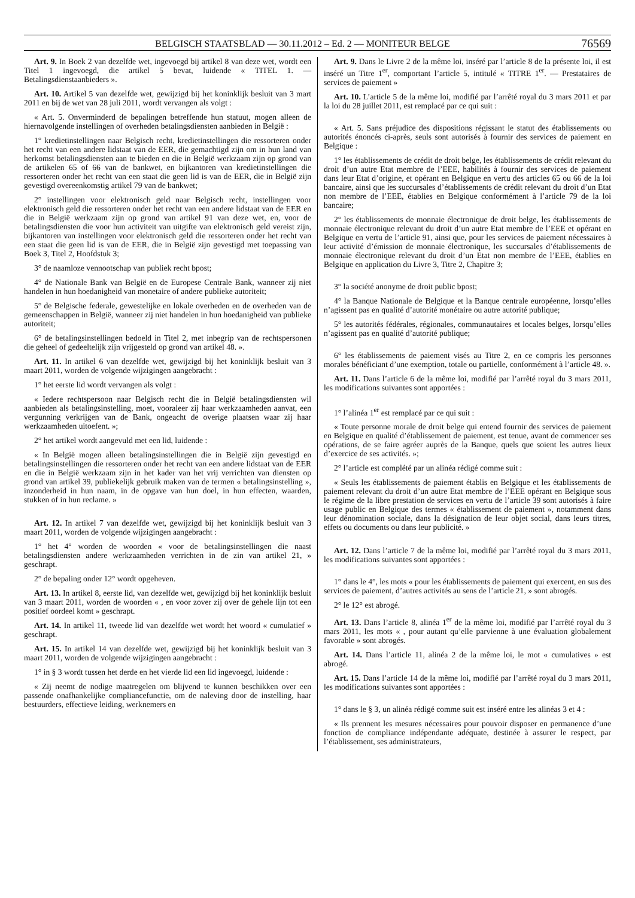BELGISCH STAATSBLAD — 30.11.2012 – Ed. 2 — MONITEUR BELGE 76569
Art. 9. In Boek 2 van dezelfde wet, ingevoegd bij artikel 8 van deze wet, wordt een Titel 1 ingevoegd, die artikel 5 bevat, luidende « TITEL 1. — Betalingsdienstaanbieders ».
Art. 10. Artikel 5 van dezelfde wet, gewijzigd bij het koninklijk besluit van 3 mart 2011 en bij de wet van 28 juli 2011, wordt vervangen als volgt :
« Art. 5. Onverminderd de bepalingen betreffende hun statuut, mogen alleen de hiernavolgende instellingen of overheden betalingsdiensten aanbieden in België :
1° kredietinstellingen naar Belgisch recht, kredietinstellingen die ressorteren onder het recht van een andere lidstaat van de EER, die gemachtigd zijn om in hun land van herkomst betalingsdiensten aan te bieden en die in België werkzaam zijn op grond van de artikelen 65 of 66 van de bankwet, en bijkantoren van kredietinstellingen die ressorteren onder het recht van een staat die geen lid is van de EER, die in België zijn gevestigd overeenkomstig artikel 79 van de bankwet;
2° instellingen voor elektronisch geld naar Belgisch recht, instellingen voor elektronisch geld die ressorteren onder het recht van een andere lidstaat van de EER en die in België werkzaam zijn op grond van artikel 91 van deze wet, en, voor de betalingsdiensten die voor hun activiteit van uitgifte van elektronisch geld vereist zijn, bijkantoren van instellingen voor elektronisch geld die ressorteren onder het recht van een staat die geen lid is van de EER, die in België zijn gevestigd met toepassing van Boek 3, Titel 2, Hoofdstuk 3;
3° de naamloze vennootschap van publiek recht bpost;
4° de Nationale Bank van België en de Europese Centrale Bank, wanneer zij niet handelen in hun hoedanigheid van monetaire of andere publieke autoriteit;
5° de Belgische federale, gewestelijke en lokale overheden en de overheden van de gemeenschappen in België, wanneer zij niet handelen in hun hoedanigheid van publieke autoriteit;
6° de betalingsinstellingen bedoeld in Titel 2, met inbegrip van de rechtspersonen die geheel of gedeeltelijk zijn vrijgesteld op grond van artikel 48. ».
Art. 11. In artikel 6 van dezelfde wet, gewijzigd bij het koninklijk besluit van 3 maart 2011, worden de volgende wijzigingen aangebracht :
1° het eerste lid wordt vervangen als volgt :
« Iedere rechtspersoon naar Belgisch recht die in België betalingsdiensten wil aanbieden als betalingsinstelling, moet, vooraleer zij haar werkzaamheden aanvat, een vergunning verkrijgen van de Bank, ongeacht de overige plaatsen waar zij haar werkzaamheden uitoefent. »;
2° het artikel wordt aangevuld met een lid, luidende :
« In België mogen alleen betalingsinstellingen die in België zijn gevestigd en betalingsinstellingen die ressorteren onder het recht van een andere lidstaat van de EER en die in België werkzaam zijn in het kader van het vrij verrichten van diensten op grond van artikel 39, publiekelijk gebruik maken van de termen « betalingsinstelling », inzonderheid in hun naam, in de opgave van hun doel, in hun effecten, waarden, stukken of in hun reclame. »
Art. 12. In artikel 7 van dezelfde wet, gewijzigd bij het koninklijk besluit van 3 maart 2011, worden de volgende wijzigingen aangebracht :
1° het 4° worden de woorden « voor de betalingsinstellingen die naast betalingsdiensten andere werkzaamheden verrichten in de zin van artikel 21, » geschrapt.
2° de bepaling onder 12° wordt opgeheven.
Art. 13. In artikel 8, eerste lid, van dezelfde wet, gewijzigd bij het koninklijk besluit van 3 maart 2011, worden de woorden « , en voor zover zij over de gehele lijn tot een positief oordeel komt » geschrapt.
Art. 14. In artikel 11, tweede lid van dezelfde wet wordt het woord « cumulatief » geschrapt.
Art. 15. In artikel 14 van dezelfde wet, gewijzigd bij het koninklijk besluit van 3 maart 2011, worden de volgende wijzigingen aangebracht :
1° in § 3 wordt tussen het derde en het vierde lid een lid ingevoegd, luidende :
« Zij neemt de nodige maatregelen om blijvend te kunnen beschikken over een passende onafhankelijke compliancefunctie, om de naleving door de instelling, haar bestuurders, effectieve leiding, werknemers en
Art. 9. Dans le Livre 2 de la même loi, inséré par l’article 8 de la présente loi, il est inséré un Titre 1<sup>er</sup>, comportant l’article 5, intitulé « TITRE 1<sup>er</sup>. — Prestataires de services de paiement »
Art. 10. L’article 5 de la même loi, modifié par l’arrêté royal du 3 mars 2011 et par la loi du 28 juillet 2011, est remplacé par ce qui suit :
« Art. 5. Sans préjudice des dispositions régissant le statut des établissements ou autorités énoncés ci-après, seuls sont autorisés à fournir des services de paiement en Belgique :
1° les établissements de crédit de droit belge, les établissements de crédit relevant du droit d’un autre Etat membre de l’EEE, habilités à fournir des services de paiement dans leur Etat d’origine, et opérant en Belgique en vertu des articles 65 ou 66 de la loi bancaire, ainsi que les succursales d’établissements de crédit relevant du droit d’un Etat non membre de l’EEE, établies en Belgique conformément à l’article 79 de la loi bancaire;
2° les établissements de monnaie électronique de droit belge, les établissements de monnaie électronique relevant du droit d’un autre Etat membre de l’EEE et opérant en Belgique en vertu de l’article 91, ainsi que, pour les services de paiement nécessaires à leur activité d’émission de monnaie électronique, les succursales d’établissements de monnaie électronique relevant du droit d’un Etat non membre de l’EEE, établies en Belgique en application du Livre 3, Titre 2, Chapitre 3;
3° la société anonyme de droit public bpost;
4° la Banque Nationale de Belgique et la Banque centrale européenne, lorsqu’elles n’agissent pas en qualité d’autorité monétaire ou autre autorité publique;
5° les autorités fédérales, régionales, communautaires et locales belges, lorsqu’elles n’agissent pas en qualité d’autorité publique;
6° les établissements de paiement visés au Titre 2, en ce compris les personnes morales bénéficiant d’une exemption, totale ou partielle, conformément à l’article 48. ».
Art. 11. Dans l’article 6 de la même loi, modifié par l’arrêté royal du 3 mars 2011, les modifications suivantes sont apportées :
1° l’alinéa 1<sup>er</sup> est remplacé par ce qui suit :
« Toute personne morale de droit belge qui entend fournir des services de paiement en Belgique en qualité d’établissement de paiement, est tenue, avant de commencer ses opérations, de se faire agréer auprès de la Banque, quels que soient les autres lieux d’exercice de ses activités. »;
2° l’article est complété par un alinéa rédigé comme suit :
« Seuls les établissements de paiement établis en Belgique et les établissements de paiement relevant du droit d’un autre Etat membre de l’EEE opérant en Belgique sous le régime de la libre prestation de services en vertu de l’article 39 sont autorisés à faire usage public en Belgique des termes « établissement de paiement », notamment dans leur dénomination sociale, dans la désignation de leur objet social, dans leurs titres, effets ou documents ou dans leur publicité. »
Art. 12. Dans l’article 7 de la même loi, modifié par l’arrêté royal du 3 mars 2011, les modifications suivantes sont apportées :
1° dans le 4°, les mots « pour les établissements de paiement qui exercent, en sus des services de paiement, d’autres activités au sens de l’article 21, » sont abrogés.
2° le 12° est abrogé.
Art. 13. Dans l’article 8, alinéa 1<sup>er</sup> de la même loi, modifié par l’arrêté royal du 3 mars 2011, les mots « , pour autant qu’elle parvienne à une évaluation globalement favorable » sont abrogés.
Art. 14. Dans l’article 11, alinéa 2 de la même loi, le mot « cumulatives » est abrogé.
Art. 15. Dans l’article 14 de la même loi, modifié par l’arrêté royal du 3 mars 2011, les modifications suivantes sont apportées :
1° dans le § 3, un alinéa rédigé comme suit est inséré entre les alinéas 3 et 4 :
« Ils prennent les mesures nécessaires pour pouvoir disposer en permanence d’une fonction de compliance indépendante adéquate, destinée à assurer le respect, par l’établissement, ses administrateurs,